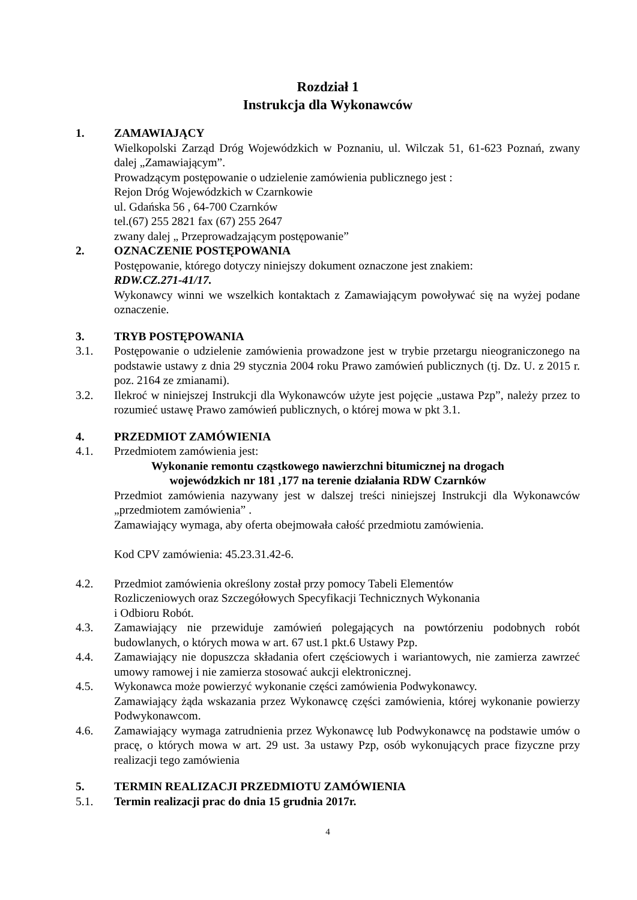Rozdział 1
Instrukcja dla Wykonawców
1. ZAMAWIAJĄCY
Wielkopolski Zarząd Dróg Wojewódzkich w Poznaniu, ul. Wilczak 51, 61-623 Poznań, zwany dalej „Zamawiającym”.
Prowadzącym postępowanie o udzielenie zamówienia publicznego jest :
Rejon Dróg Wojewódzkich w Czarnkowie
ul. Gdańska 56 , 64-700 Czarnków
tel.(67) 255 2821 fax (67) 255 2647
zwany dalej „ Przeprowadzającym postępowanie”
2. OZNACZENIE POSTĘPOWANIA
Postępowanie, którego dotyczy niniejszy dokument oznaczone jest znakiem:
RDW.CZ.271-41/17.
Wykonawcy winni we wszelkich kontaktach z Zamawiającym powoływać się na wyżej podane oznaczenie.
3. TRYB POSTĘPOWANIA
3.1. Postępowanie o udzielenie zamówienia prowadzone jest w trybie przetargu nieograniczonego na podstawie ustawy z dnia 29 stycznia 2004 roku Prawo zamówień publicznych (tj. Dz. U. z 2015 r. poz. 2164 ze zmianami).
3.2. Ilekroć w niniejszej Instrukcji dla Wykonawców użyte jest pojęcie „ustawa Pzp”, należy przez to rozumieć ustawę Prawo zamówień publicznych, o której mowa w pkt 3.1.
4. PRZEDMIOT ZAMÓWIENIA
4.1. Przedmiotem zamówienia jest:
Wykonanie remontu cząstkowego nawierzchni bitumicznej na drogach
wojewódzkich nr 181 ,177 na terenie działania RDW Czarnków
Przedmiot zamówienia nazywany jest w dalszej treści niniejszej Instrukcji dla Wykonawców „przedmiotem zamówienia” .
Zamawiający wymaga, aby oferta obejmowała całość przedmiotu zamówienia.
Kod CPV zamówienia: 45.23.31.42-6.
4.2. Przedmiot zamówienia określony został przy pomocy Tabeli Elementów
Rozliczeniowych oraz Szczegółowych Specyfikacji Technicznych Wykonania
i Odbioru Robót.
4.3. Zamawiający nie przewiduje zamówień polegających na powtórzeniu podobnych robót budowlanych, o których mowa w art. 67 ust.1 pkt.6 Ustawy Pzp.
4.4. Zamawiający nie dopuszcza składania ofert częściowych i wariantowych, nie zamierza zawrzeć umowy ramowej i nie zamierza stosować aukcji elektronicznej.
4.5. Wykonawca może powierzyć wykonanie części zamówienia Podwykonawcy.
Zamawiający żąda wskazania przez Wykonawcę części zamówienia, której wykonanie powierzy Podwykonawcom.
4.6. Zamawiający wymaga zatrudnienia przez Wykonawcę lub Podwykonawcę na podstawie umów o pracę, o których mowa w art. 29 ust. 3a ustawy Pzp, osób wykonujących prace fizyczne przy realizacji tego zamówienia
5. TERMIN REALIZACJI PRZEDMIOTU ZAMÓWIENIA
5.1. Termin realizacji prac do dnia 15 grudnia 2017r.
4